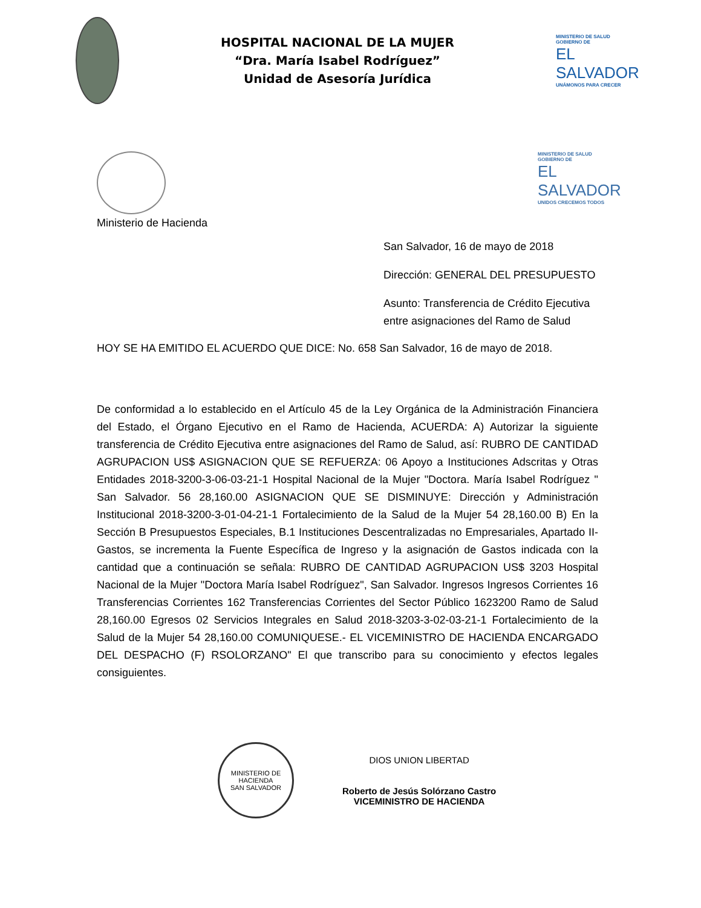HOSPITAL NACIONAL DE LA MUJER
“Dra. María Isabel Rodríguez”
Unidad de Asesoría Jurídica
MINISTERIO DE SALUD
GOBIERNO DE
EL SALVADOR
UNÁMONOS PARA CRECER
MINISTERIO DE SALUD
GOBIERNO DE
EL SALVADOR
UNIDOS CRECEMOS TODOS
Ministerio de Hacienda
San Salvador, 16 de mayo de 2018
Dirección: GENERAL DEL PRESUPUESTO
Asunto: Transferencia de Crédito Ejecutiva entre asignaciones del Ramo de Salud
HOY SE HA EMITIDO EL ACUERDO QUE DICE: No. 658 San Salvador, 16 de mayo de 2018.
De conformidad a lo establecido en el Artículo 45 de la Ley Orgánica de la Administración Financiera del Estado, el Órgano Ejecutivo en el Ramo de Hacienda, ACUERDA: A) Autorizar la siguiente transferencia de Crédito Ejecutiva entre asignaciones del Ramo de Salud, así: RUBRO DE CANTIDAD AGRUPACION US$ ASIGNACION QUE SE REFUERZA: 06 Apoyo a Instituciones Adscritas y Otras Entidades 2018-3200-3-06-03-21-1 Hospital Nacional de la Mujer "Doctora. María Isabel Rodríguez " San Salvador. 56 28,160.00 ASIGNACION QUE SE DISMINUYE: Dirección y Administración Institucional 2018-3200-3-01-04-21-1 Fortalecimiento de la Salud de la Mujer 54 28,160.00 B) En la Sección B Presupuestos Especiales, B.1 Instituciones Descentralizadas no Empresariales, Apartado II- Gastos, se incrementa la Fuente Específica de Ingreso y la asignación de Gastos indicada con la cantidad que a continuación se señala: RUBRO DE CANTIDAD AGRUPACION US$ 3203 Hospital Nacional de la Mujer "Doctora María Isabel Rodríguez", San Salvador. Ingresos Ingresos Corrientes 16 Transferencias Corrientes 162 Transferencias Corrientes del Sector Público 1623200 Ramo de Salud 28,160.00 Egresos 02 Servicios Integrales en Salud 2018-3203-3-02-03-21-1 Fortalecimiento de la Salud de la Mujer 54 28,160.00 COMUNIQUESE.- EL VICEMINISTRO DE HACIENDA ENCARGADO DEL DESPACHO (F) RSOLORZANO" El que transcribo para su conocimiento y efectos legales consiguientes.
MINISTERIO DE HACIENDA
SAN SALVADOR
DIOS UNION LIBERTAD
Roberto de Jesús Solórzano Castro
VICEMINISTRO DE HACIENDA